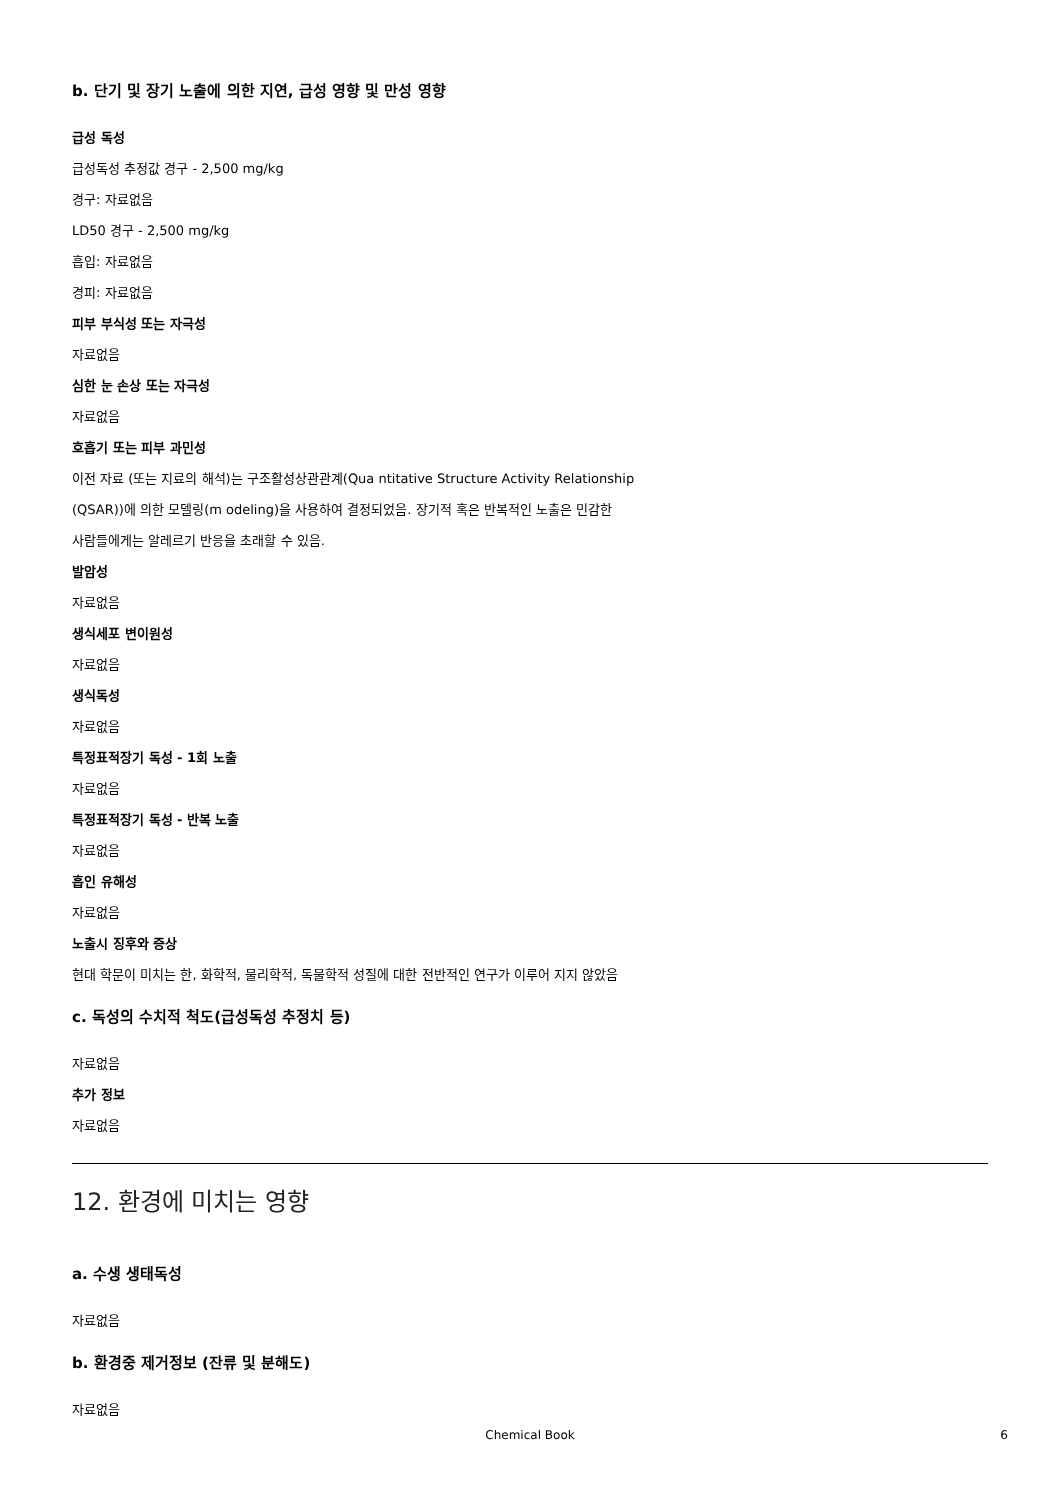b. 단기 및 장기 노출에 의한 지연, 급성 영향 및 만성 영향
급성 독성
급성독성 추정값 경구 - 2,500 mg/kg
경구: 자료없음
LD50 경구 - 2,500 mg/kg
흡입: 자료없음
경피: 자료없음
피부 부식성 또는 자극성
자료없음
심한 눈 손상 또는 자극성
자료없음
호흡기 또는 피부 과민성
이전 자료 (또는 지료의 해석)는 구조활성상관관계(Qua ntitative Structure Activity Relationship
(QSAR))에 의한 모델링(m odeling)을 사용하여 결정되었음. 장기적 혹은 반복적인 노출은 민감한
사람들에게는 알레르기 반응을 초래할 수 있음.
발암성
자료없음
생식세포 변이원성
자료없음
생식독성
자료없음
특정표적장기 독성 - 1회 노출
자료없음
특정표적장기 독성 - 반복 노출
자료없음
흡인 유해성
자료없음
노출시 징후와 증상
현대 학문이 미치는 한, 화학적, 물리학적, 독물학적 성질에 대한 전반적인 연구가 이루어 지지 않았음
c. 독성의 수치적 척도(급성독성 추정치 등)
자료없음
추가 정보
자료없음
12. 환경에 미치는 영향
a. 수생 생태독성
자료없음
b. 환경중 제거정보 (잔류 및 분해도)
자료없음
Chemical Book 6